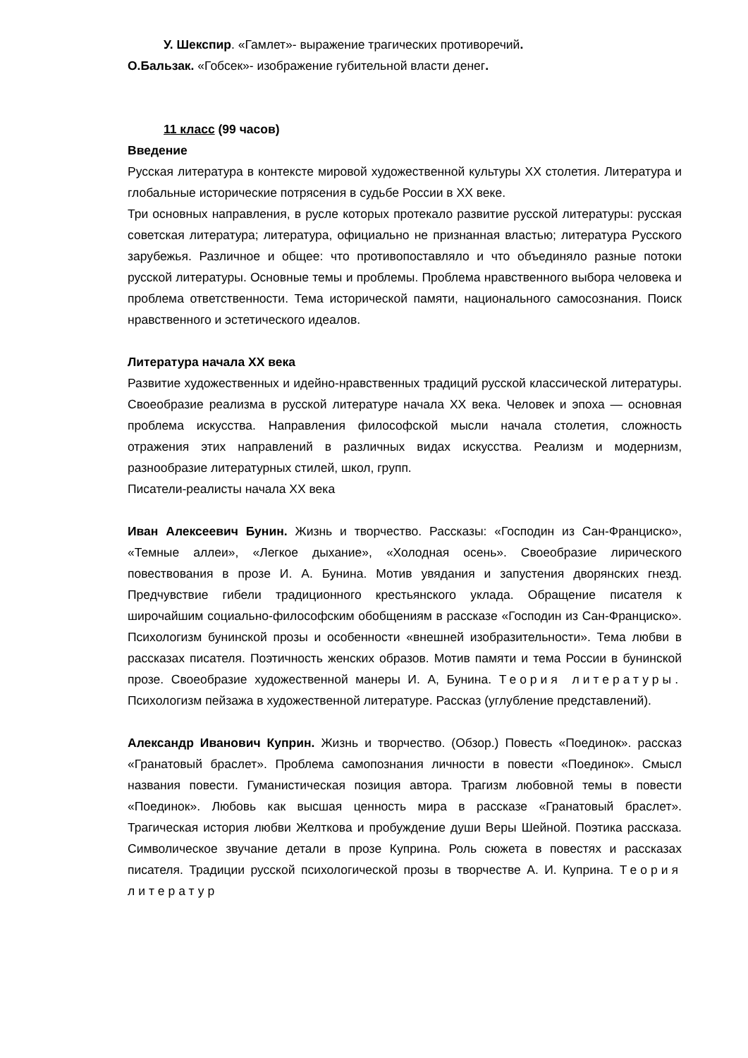У. Шекспир. «Гамлет»- выражение трагических противоречий.
О.Бальзак. «Гобсек»- изображение губительной власти денег.
11 класс (99 часов)
Введение
Русская литература в контексте мировой художественной культуры XX столетия. Литература и глобальные исторические потрясения в судьбе России в XX веке.
Три основных направления, в русле которых протекало развитие русской литературы: русская советская литература; литература, официально не признанная властью; литература Русского зарубежья. Различное и общее: что противопоставляло и что объединяло разные потоки русской литературы. Основные темы и проблемы. Проблема нравственного выбора человека и проблема ответственности. Тема исторической памяти, национального самосознания. Поиск нравственного и эстетического идеалов.
Литература начала XX века
Развитие художественных и идейно-нравственных традиций русской классической литературы. Своеобразие реализма в русской литературе начала XX века. Человек и эпоха — основная проблема искусства. Направления философской мысли начала столетия, сложность отражения этих направлений в различных видах искусства. Реализм и модернизм, разнообразие литературных стилей, школ, групп.
Писатели-реалисты начала XX века
Иван Алексеевич Бунин. Жизнь и творчество. Рассказы: «Господин из Сан-Франциско», «Темные аллеи», «Легкое дыхание», «Холодная осень». Своеобразие лирического повествования в прозе И. А. Бунина. Мотив увядания и запустения дворянских гнезд. Предчувствие гибели традиционного крестьянского уклада. Обращение писателя к широчайшим социально-философским обобщениям в рассказе «Господин из Сан-Франциско». Психологизм бунинской прозы и особенности «внешней изобразительности». Тема любви в рассказах писателя. Поэтичность женских образов. Мотив памяти и тема России в бунинской прозе. Своеобразие художественной манеры И. А, Бунина. Теория литературы. Психологизм пейзажа в художественной литературе. Рассказ (углубление представлений).
Александр Иванович Куприн. Жизнь и творчество. (Обзор.) Повесть «Поединок». рассказ «Гранатовый браслет». Проблема самопознания личности в повести «Поединок». Смысл названия повести. Гуманистическая позиция автора. Трагизм любовной темы в повести «Поединок». Любовь как высшая ценность мира в рассказе «Гранатовый браслет». Трагическая история любви Желткова и пробуждение души Веры Шейной. Поэтика рассказа. Символическое звучание детали в прозе Куприна. Роль сюжета в повестях и рассказах писателя. Традиции русской психологической прозы в творчестве А. И. Куприна. Теория литератур